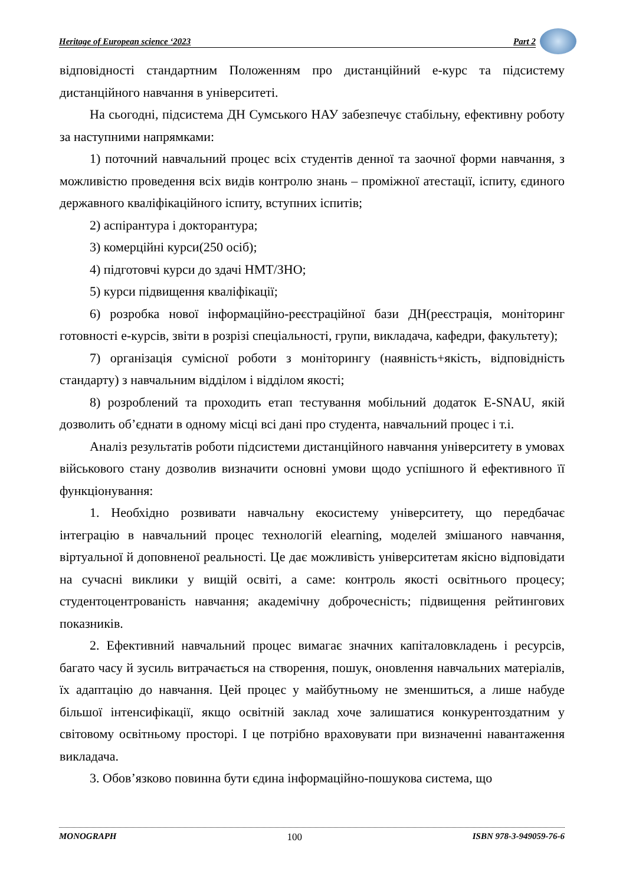Heritage of European science ‘2023 Part 2
відповідності стандартним Положенням про дистанційний е-курс та підсистему дистанційного навчання в університеті.
На сьогодні, підсистема ДН Сумського НАУ забезпечує стабільну, ефективну роботу за наступними напрямками:
1) поточний навчальний процес всіх студентів денної та заочної форми навчання, з можливістю проведення всіх видів контролю знань – проміжної атестації, іспиту, єдиного державного кваліфікаційного іспиту, вступних іспитів;
2) аспірантура і докторантура;
3) комерційні курси(250 осіб);
4) підготовчі курси до здачі НМТ/ЗНО;
5) курси підвищення кваліфікації;
6) розробка нової інформаційно-реєстраційної бази ДН(реєстрація, моніторинг готовності е-курсів, звіти в розрізі спеціальності, групи, викладача, кафедри, факультету);
7) організація сумісної роботи з моніторингу (наявність+якість, відповідність стандарту) з навчальним відділом і відділом якості;
8) розроблений та проходить етап тестування мобільний додаток E-SNAU, якій дозволить об’єднати в одному місці всі дані про студента, навчальний процес і т.і.
Аналіз результатів роботи підсистеми дистанційного навчання університету в умовах військового стану дозволив визначити основні умови щодо успішного й ефективного її функціонування:
1. Необхідно розвивати навчальну екосистему університету, що передбачає інтеграцію в навчальний процес технологій elearning, моделей змішаного навчання, віртуальної й доповненої реальності. Це дає можливість університетам якісно відповідати на сучасні виклики у вищій освіті, а саме: контроль якості освітнього процесу; студентоцентрованість навчання; академічну доброчесність; підвищення рейтингових показників.
2. Ефективний навчальний процес вимагає значних капіталовкладень і ресурсів, багато часу й зусиль витрачається на створення, пошук, оновлення навчальних матеріалів, їх адаптацію до навчання. Цей процес у майбутньому не зменшиться, а лише набуде більшої інтенсифікації, якщо освітній заклад хоче залишатися конкурентоздатним у світовому освітньому просторі. І це потрібно враховувати при визначенні навантаження викладача.
3. Обов’язково повинна бути єдина інформаційно-пошукова система, що
MONOGRAPH 100 ISBN 978-3-949059-76-6